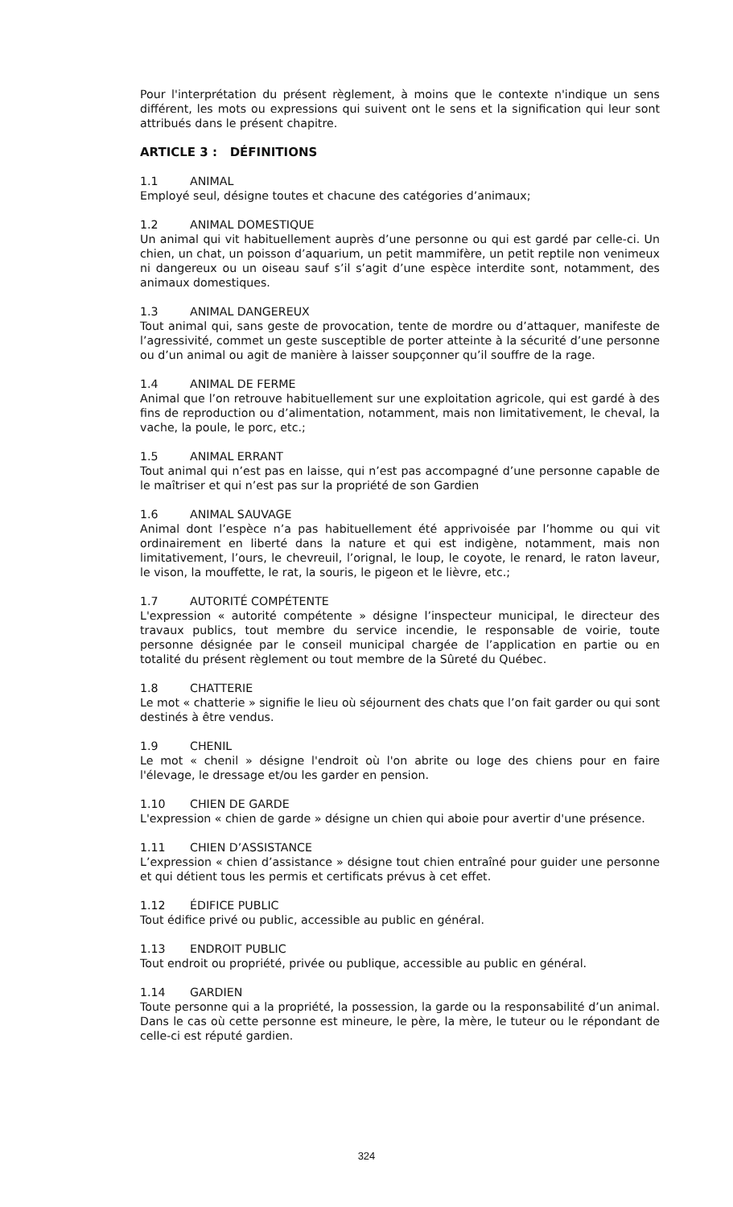Pour l'interprétation du présent règlement, à moins que le contexte n'indique un sens différent, les mots ou expressions qui suivent ont le sens et la signification qui leur sont attribués dans le présent chapitre.
ARTICLE 3 : DÉFINITIONS
1.1 ANIMAL
Employé seul, désigne toutes et chacune des catégories d’animaux;
1.2 ANIMAL DOMESTIQUE
Un animal qui vit habituellement auprès d’une personne ou qui est gardé par celle-ci. Un chien, un chat, un poisson d’aquarium, un petit mammifère, un petit reptile non venimeux ni dangereux ou un oiseau sauf s’il s’agit d’une espèce interdite sont, notamment, des animaux domestiques.
1.3 ANIMAL DANGEREUX
Tout animal qui, sans geste de provocation, tente de mordre ou d’attaquer, manifeste de l’agressivité, commet un geste susceptible de porter atteinte à la sécurité d’une personne ou d’un animal ou agit de manière à laisser soupçonner qu’il souffre de la rage.
1.4 ANIMAL DE FERME
Animal que l’on retrouve habituellement sur une exploitation agricole, qui est gardé à des fins de reproduction ou d’alimentation, notamment, mais non limitativement, le cheval, la vache, la poule, le porc, etc.;
1.5 ANIMAL ERRANT
Tout animal qui n’est pas en laisse, qui n’est pas accompagné d’une personne capable de le maîtriser et qui n’est pas sur la propriété de son Gardien
1.6 ANIMAL SAUVAGE
Animal dont l’espèce n’a pas habituellement été apprivoisée par l’homme ou qui vit ordinairement en liberté dans la nature et qui est indigène, notamment, mais non limitativement, l’ours, le chevreuil, l’orignal, le loup, le coyote, le renard, le raton laveur, le vison, la mouffette, le rat, la souris, le pigeon et le lièvre, etc.;
1.7 AUTORITÉ COMPÉTENTE
L'expression « autorité compétente » désigne l’inspecteur municipal, le directeur des travaux publics, tout membre du service incendie, le responsable de voirie, toute personne désignée par le conseil municipal chargée de l’application en partie ou en totalité du présent règlement ou tout membre de la Sûreté du Québec.
1.8 CHATTERIE
Le mot « chatterie » signifie le lieu où séjournent des chats que l’on fait garder ou qui sont destinés à être vendus.
1.9 CHENIL
Le mot « chenil » désigne l'endroit où l'on abrite ou loge des chiens pour en faire l'élevage, le dressage et/ou les garder en pension.
1.10 CHIEN DE GARDE
L'expression « chien de garde » désigne un chien qui aboie pour avertir d'une présence.
1.11 CHIEN D’ASSISTANCE
L’expression « chien d’assistance » désigne tout chien entraîné pour guider une personne et qui détient tous les permis et certificats prévus à cet effet.
1.12 ÉDIFICE PUBLIC
Tout édifice privé ou public, accessible au public en général.
1.13 ENDROIT PUBLIC
Tout endroit ou propriété, privée ou publique, accessible au public en général.
1.14 GARDIEN
Toute personne qui a la propriété, la possession, la garde ou la responsabilité d’un animal. Dans le cas où cette personne est mineure, le père, la mère, le tuteur ou le répondant de celle-ci est réputé gardien.
324